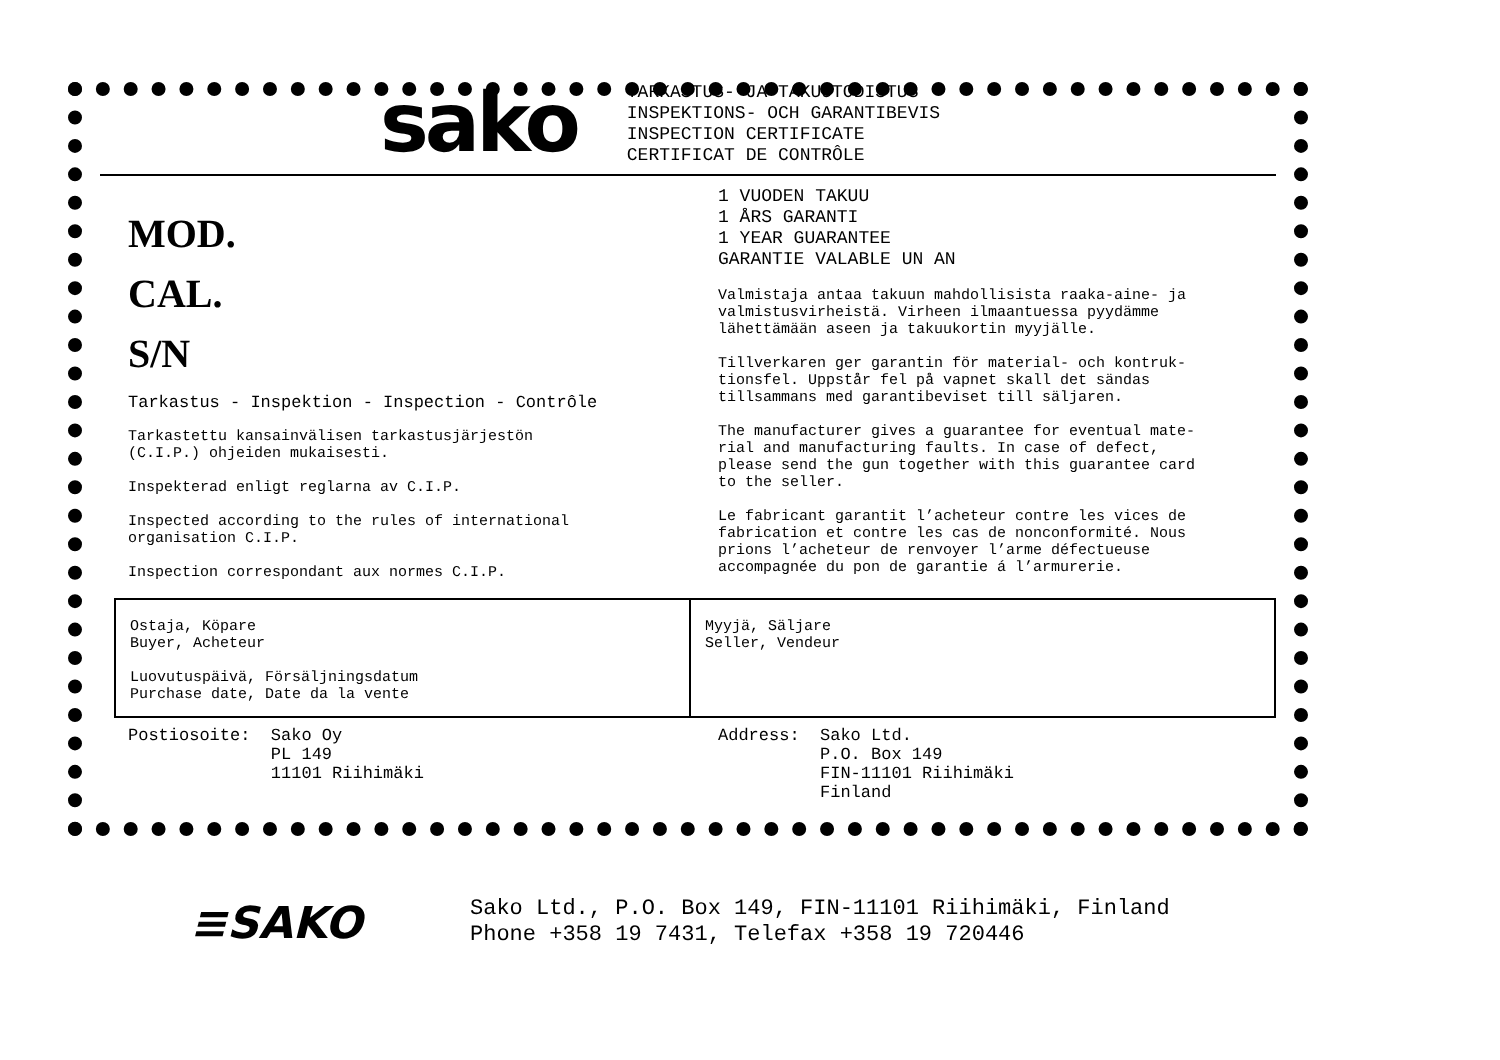sako
TARKASTUS- JA TAKUUTODISTUS
INSPEKTIONS- OCH GARANTIBEVIS
INSPECTION CERTIFICATE
CERTIFICAT DE CONTRÔLE
MOD.
CAL.
S/N
Tarkastus - Inspektion - Inspection - Contrôle
Tarkastettu kansainvälisen tarkastusjärjestön
(C.I.P.) ohjeiden mukaisesti.
Inspekterad enligt reglarna av C.I.P.
Inspected according to the rules of international
organisation C.I.P.
Inspection correspondant aux normes C.I.P.
1 VUODEN TAKUU
1 ÅRS GARANTI
1 YEAR GUARANTEE
GARANTIE VALABLE UN AN
Valmistaja antaa takuun mahdollisista raaka-aine- ja
valmistusvirheistä. Virheen ilmaantuessa pyydämme
lähettämään aseen ja takuukortin myyjälle.
Tillverkaren ger garantin för material- och kontruk-
tionsfel. Uppstår fel på vapnet skall det sändas
tillsammans med garantibeviset till säljaren.
The manufacturer gives a guarantee for eventual mate-
rial and manufacturing faults. In case of defect,
please send the gun together with this guarantee card
to the seller.
Le fabricant garantit l’acheteur contre les vices de
fabrication et contre les cas de nonconformité. Nous
prions l’acheteur de renvoyer l’arme défectueuse
accompagnée du pon de garantie á l’armurerie.
Ostaja, Köpare
Buyer, Acheteur
Luovutuspäivä, Försäljningsdatum
Purchase date, Date da la vente
Myyjä, Säljare
Seller, Vendeur
Postiosoite: Sako Oy PL 149 11101 Riihimäki
Address: Sako Ltd. P.O. Box 149 FIN-11101 Riihimäki Finland
≡SAKO
Sako Ltd., P.O. Box 149, FIN-11101 Riihimäki, Finland
Phone +358 19 7431, Telefax +358 19 720446